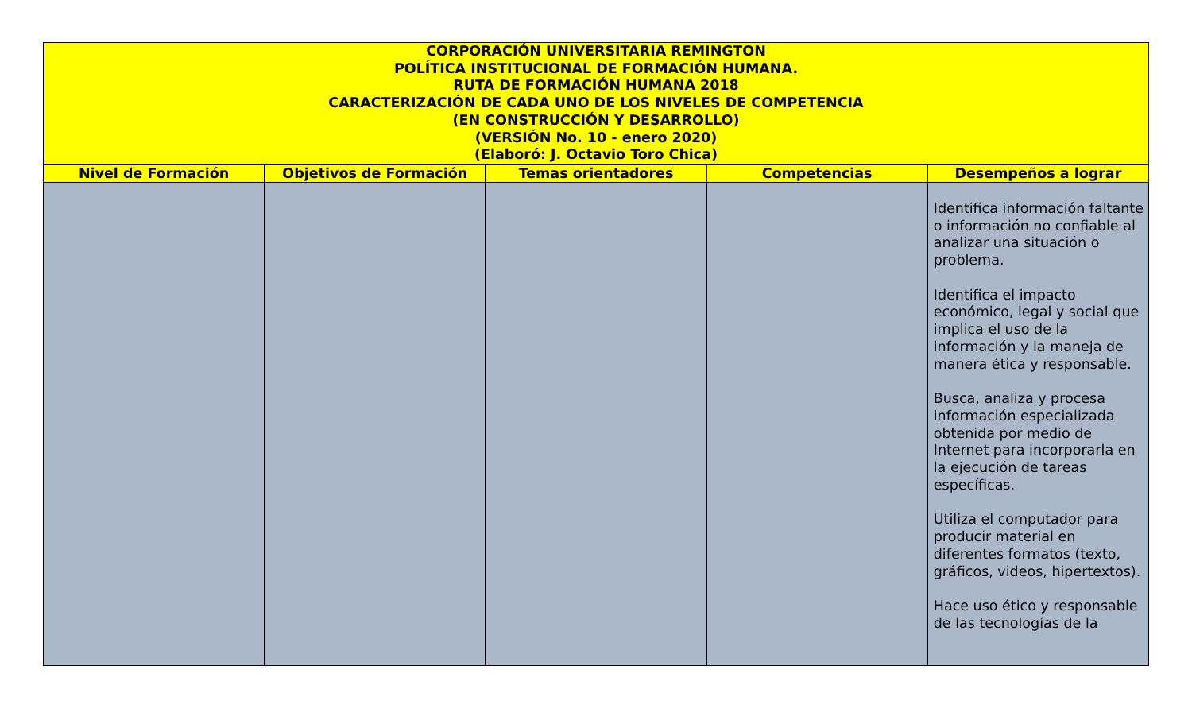| CORPORACIÓN UNIVERSITARIA REMINGTON POLÍTICA INSTITUCIONAL DE FORMACIÓN HUMANA. RUTA DE FORMACIÓN HUMANA 2018 CARACTERIZACIÓN DE CADA UNO DE LOS NIVELES DE COMPETENCIA (EN CONSTRUCCIÓN Y DESARROLLO) (VERSIÓN No. 10 - enero 2020) (Elaboró: J. Octavio Toro Chica) | | | | |
| Nivel de Formación | Objetivos de Formación | Temas orientadores | Competencias | Desempeños a lograr |
| | | | | Identifica información faltante o información no confiable al analizar una situación o problema. Identifica el impacto económico, legal y social que implica el uso de la información y la maneja de manera ética y responsable. Busca, analiza y procesa información especializada obtenida por medio de Internet para incorporarla en la ejecución de tareas específicas. Utiliza el computador para producir material en diferentes formatos (texto, gráficos, videos, hipertextos). Hace uso ético y responsable de las tecnologías de la |